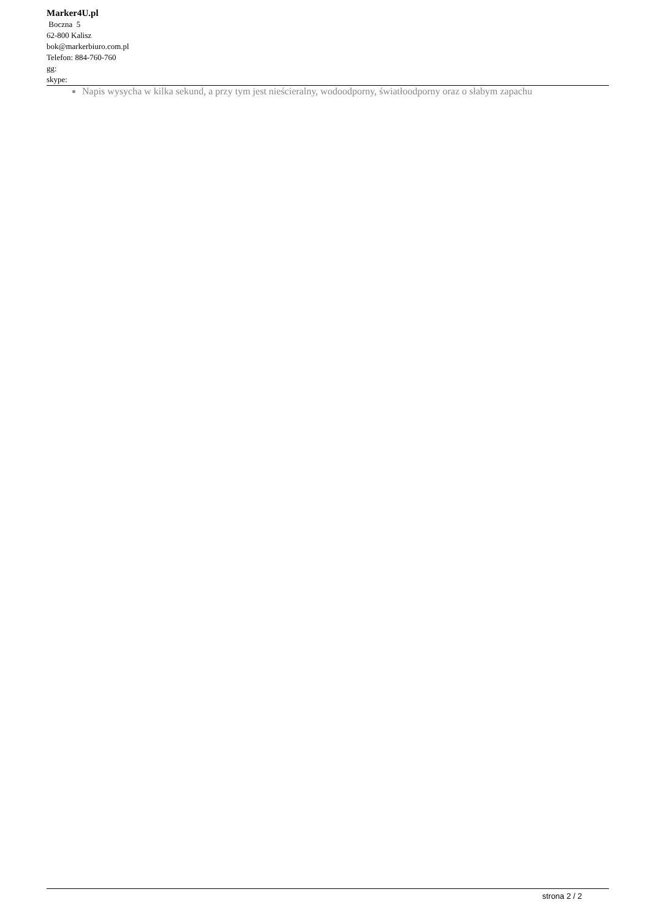Marker4U.pl
Boczna 5
62-800 Kalisz
bok@markerbiuro.com.pl
Telefon: 884-760-760
gg:
skype:
Napis wysycha w kilka sekund, a przy tym jest nieścieralny, wodoodporny, światłoodporny oraz o słabym zapachu
strona 2 / 2